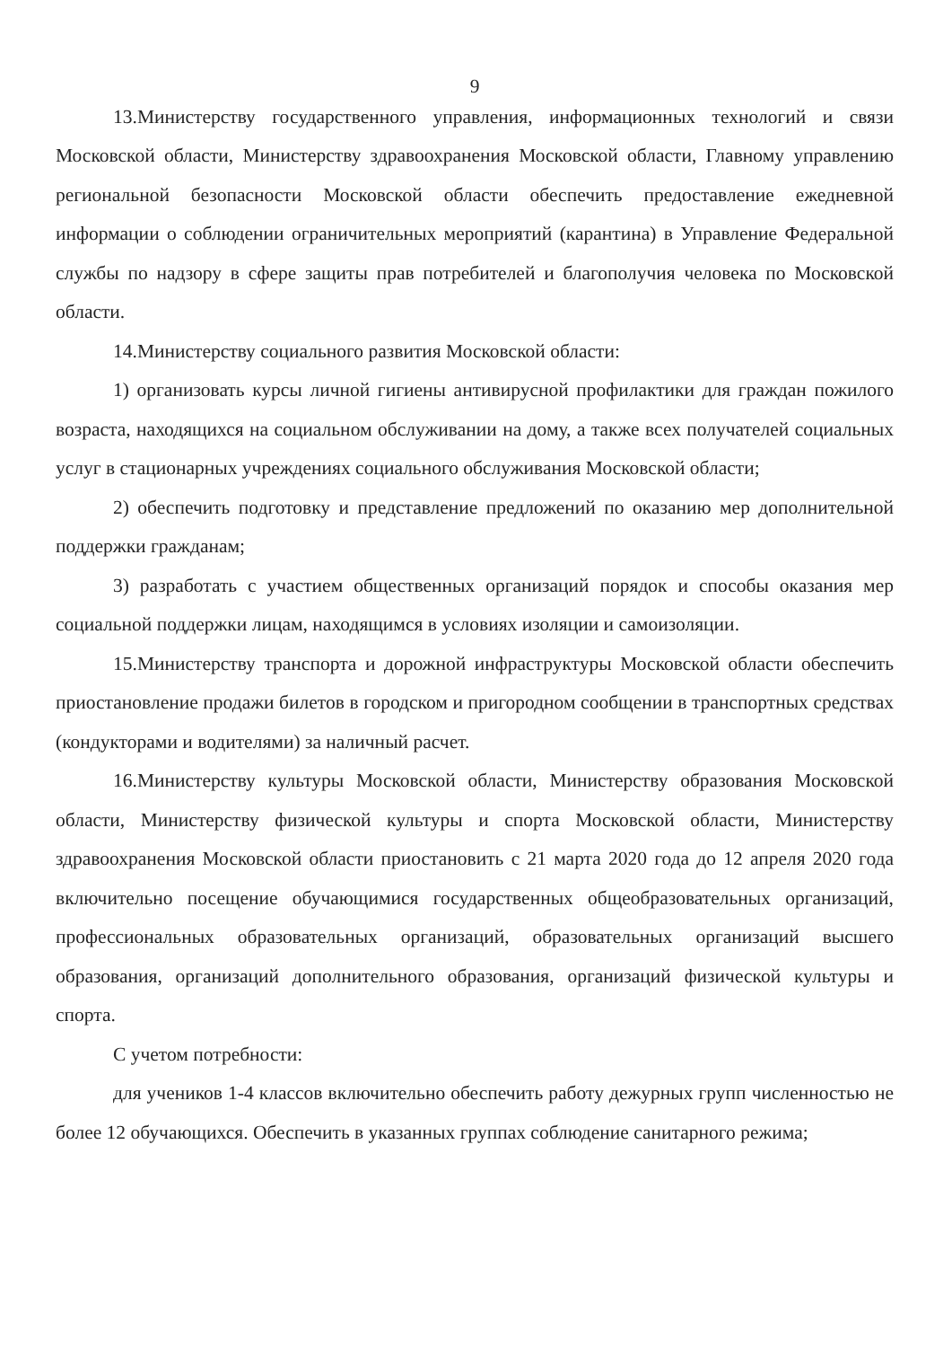9
13.Министерству государственного управления, информационных технологий и связи Московской области, Министерству здравоохранения Московской области, Главному управлению региональной безопасности Московской области обеспечить предоставление ежедневной информации о соблюдении ограничительных мероприятий (карантина) в Управление Федеральной службы по надзору в сфере защиты прав потребителей и благополучия человека по Московской области.
14.Министерству социального развития Московской области:
1) организовать курсы личной гигиены антивирусной профилактики для граждан пожилого возраста, находящихся на социальном обслуживании на дому, а также всех получателей социальных услуг в стационарных учреждениях социального обслуживания Московской области;
2) обеспечить подготовку и представление предложений по оказанию мер дополнительной поддержки гражданам;
3) разработать с участием общественных организаций порядок и способы оказания мер социальной поддержки лицам, находящимся в условиях изоляции и самоизоляции.
15.Министерству транспорта и дорожной инфраструктуры Московской области обеспечить приостановление продажи билетов в городском и пригородном сообщении в транспортных средствах (кондукторами и водителями) за наличный расчет.
16.Министерству культуры Московской области, Министерству образования Московской области, Министерству физической культуры и спорта Московской области, Министерству здравоохранения Московской области приостановить с 21 марта 2020 года до 12 апреля 2020 года включительно посещение обучающимися государственных общеобразовательных организаций, профессиональных образовательных организаций, образовательных организаций высшего образования, организаций дополнительного образования, организаций физической культуры и спорта.
С учетом потребности:
для учеников 1-4 классов включительно обеспечить работу дежурных групп численностью не более 12 обучающихся. Обеспечить в указанных группах соблюдение санитарного режима;